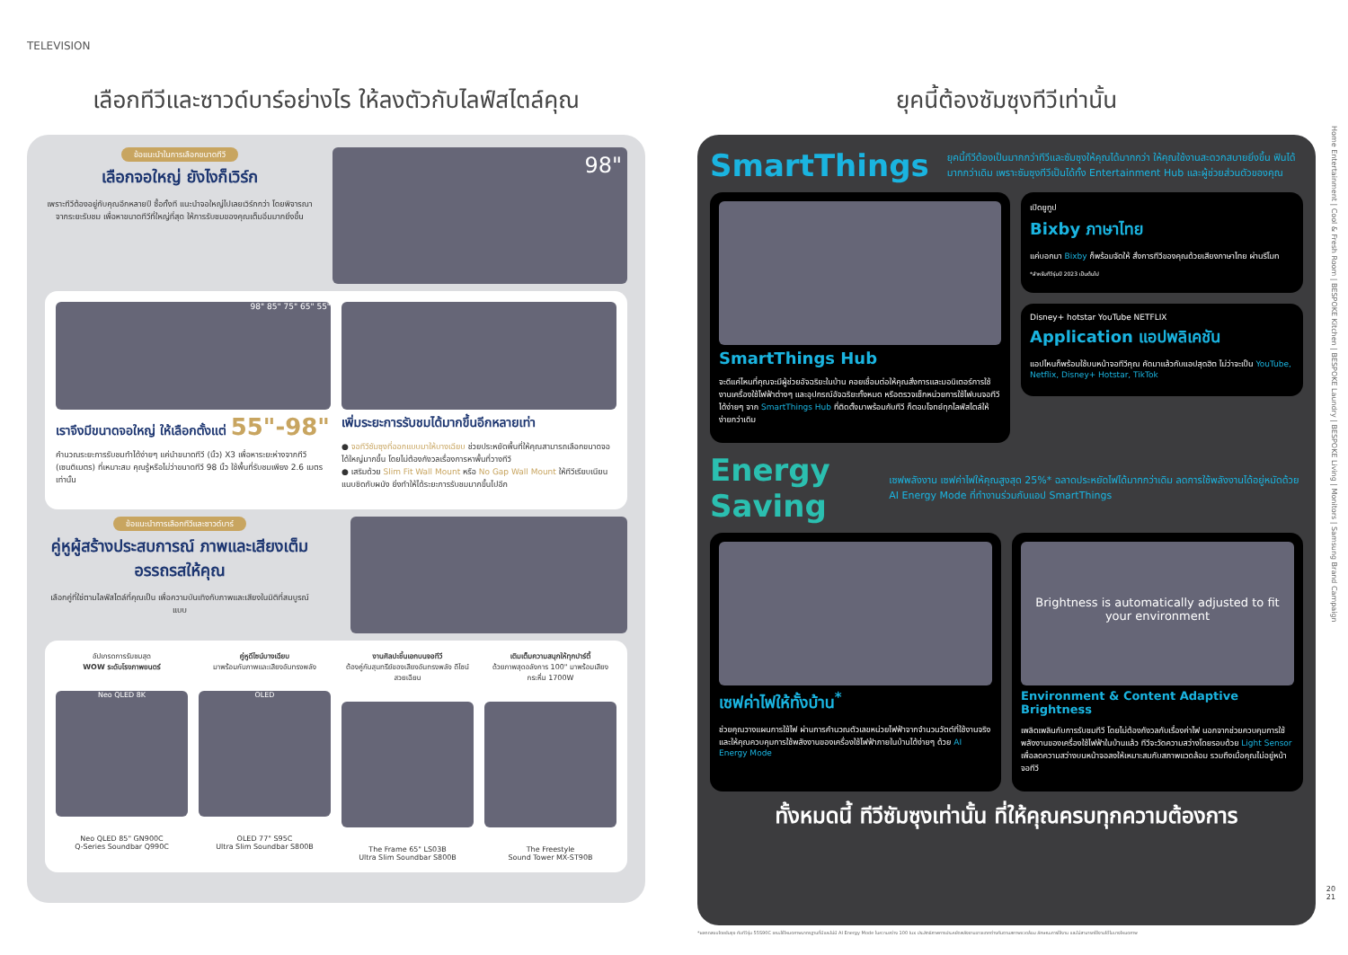TELEVISION
เลือกทีวีและซาวด์บาร์อย่างไร ให้ลงตัวกับไลฟ์สไตล์คุณ
ข้อแนะนำในการเลือกขนาดทีวี
เลือกจอใหญ่ ยังไงก็เวิร์ก
เพราะทีวีต้องอยู่กับคุณอีกหลายปี ซื้อทั้งที แนะนำจอใหญ่ไปเลยเวิร์กกว่า โดยพิจารณาจากระยะรับชม เพื่อหาขนาดทีวีที่ใหญ่ที่สุด ให้การรับชมของคุณเต็มอิ่มมากยิ่งขึ้น
98"
98" 85" 75" 65" 55"
เราจึงมีขนาดจอใหญ่ ให้เลือกตั้งแต่ 55"-98"
คำนวณระยะการรับชมทำได้ง่ายๆ แค่นำขนาดทีวี (นิ้ว) X3 เพื่อหาระยะห่างจากทีวี (เซนติเมตร) ที่เหมาะสม คุณรู้หรือไม่ว่าขนาดทีวี 98 นิ้ว ใช้พื้นที่รับชมเพียง 2.6 เมตร เท่านั้น
เพิ่มระยะการรับชมได้มากขึ้นอีกหลายเท่า
● จอทีวีซัมซุงที่ออกแบบมาให้บางเฉียบ ช่วยประหยัดพื้นที่ให้คุณสามารถเลือกขนาดจอได้ใหญ่มากขึ้น โดยไม่ต้องกังวลเรื่องการหาพื้นที่วางทีวี
● เสริมด้วย Slim Fit Wall Mount หรือ No Gap Wall Mount ให้ทีวีเรียบเนียนแนบชิดกับผนัง ยิ่งทำให้ได้ระยะการรับชมมากขึ้นไปอีก
ข้อแนะนำการเลือกทีวีและซาวด์บาร์
คู่หูผู้สร้างประสบการณ์ ภาพและเสียงเต็มอรรถรสให้คุณ
เลือกคู่ที่ใช่ตามไลฟ์สไตล์ที่คุณเป็น เพื่อความบันเทิงกับภาพและเสียงในมิติที่สมบูรณ์แบบ
อัปเกรดการรับชมสุด
WOW ระดับโรงภาพยนตร์
Neo QLED 8K
Neo QLED 85" GN900C
Q-Series Soundbar Q990C
คู่หูดีไซน์บางเฉียบ
มาพร้อมกับภาพและเสียงอันทรงพลัง
OLED
OLED 77" S95C
Ultra Slim Soundbar S800B
งานศิลปะชิ้นเอกบนจอทีวี
ต้องคู่กับสุนทรีย์ของเสียงอันทรงพลัง ดีไซน์สวยเฉียบ
The Frame 65" LS03B
Ultra Slim Soundbar S800B
เติมเต็มความสนุกให้ทุกปาร์ตี้
ด้วยภาพสุดอลังการ 100" มาพร้อมเสียงกระหึ่ม 1700W
The Freestyle
Sound Tower MX-ST90B
ยุคนี้ต้องซัมซุงทีวีเท่านั้น
SmartThings ยุคนี้ทีวีต้องเป็นมากกว่าทีวีและซัมซุงให้คุณได้มากกว่า ให้คุณใช้งานสะดวกสบายยิ่งขึ้น ฟินได้มากกว่าเดิม เพราะซัมซุงทีวีเป็นได้ทั้ง Entertainment Hub และผู้ช่วยส่วนตัวของคุณ
SmartThings Hub
จะดีแค่ไหนที่คุณจะมีผู้ช่วยอัจฉริยะในบ้าน คอยเชื่อมต่อให้คุณสั่งการและมอนิเตอร์การใช้งานเครื่องใช้ไฟฟ้าต่างๆ และอุปกรณ์อัจฉริยะทั้งหมด หรือตรวจเช็กหน่วยการใช้ไฟบนจอทีวีได้ง่ายๆ จาก SmartThings Hub ที่ติดตั้งมาพร้อมกับทีวี ก็ตอบโจทย์ทุกไลฟ์สไตล์ให้ง่ายกว่าเดิม
เปิดยูทูป
Bixby ภาษาไทย
แค่บอกมา Bixby ก็พร้อมจัดให้ สั่งการทีวีของคุณด้วยเสียงภาษาไทย ผ่านรีโมท
*สำหรับทีวีรุ่นปี 2023 เป็นต้นไป
Disney+ hotstar YouTube NETFLIX
Application แอปพลิเคชัน
แอปไหนก็พร้อมใช้บนหน้าจอทีวีคุณ คัดมาแล้วกับแอปสุดฮิต ไม่ว่าจะเป็น YouTube, Netflix, Disney+ Hotstar, TikTok
Energy Saving เซฟพลังงาน เซฟค่าไฟให้คุณสูงสุด 25%* ฉลาดประหยัดไฟได้มากกว่าเดิม ลดการใช้พลังงานได้อยู่หมัดด้วย AI Energy Mode ที่ทำงานร่วมกับแอป SmartThings
เซฟค่าไฟให้ทั้งบ้าน<sup>*</sup>
ช่วยคุณวางแผนการใช้ไฟ ผ่านการคำนวณตัวเลขหน่วยไฟฟ้าจากจำนวนวัตต์ที่ใช้งานจริง และให้คุณควบคุมการใช้พลังงานของเครื่องใช้ไฟฟ้าภายในบ้านได้ง่ายๆ ด้วย AI Energy Mode
Brightness is automatically adjusted to fit your environment
Environment & Content Adaptive Brightness
เพลิดเพลินกับการรับชมทีวี โดยไม่ต้องกังวลกับเรื่องค่าไฟ นอกจากช่วยควบคุมการใช้พลังงานของเครื่องใช้ไฟฟ้าในบ้านแล้ว ทีวีจะวัดความสว่างโดยรอบด้วย Light Sensor เพื่อลดความสว่างบนหน้าจอลงให้เหมาะสมกับสภาพแวดล้อม รวมถึงเมื่อคุณไม่อยู่หน้าจอทีวี
ทั้งหมดนี้ ทีวีซัมซุงเท่านั้น ที่ให้คุณครบทุกความต้องการ
*ผลทดสอบโดยซัมซุง กับทีวีรุ่น 55S90C ขณะใช้โหมดภาพมาตรฐานที่มีและไม่มี AI Energy Mode ในความสว่าง 100 lux ประสิทธิภาพการประหยัดพลังงานอาจแตกต่างกันตามสภาพแวดล้อม ลักษณะการใช้งาน และไม่สามารถใช้งานได้ในบางโหมดภาพ
Home Entertainment | Cool & Fresh Room | BESPOKE Kitchen | BESPOKE Laundry | BESPOKE Living | Monitors | Samsung Brand Campaign
20
21